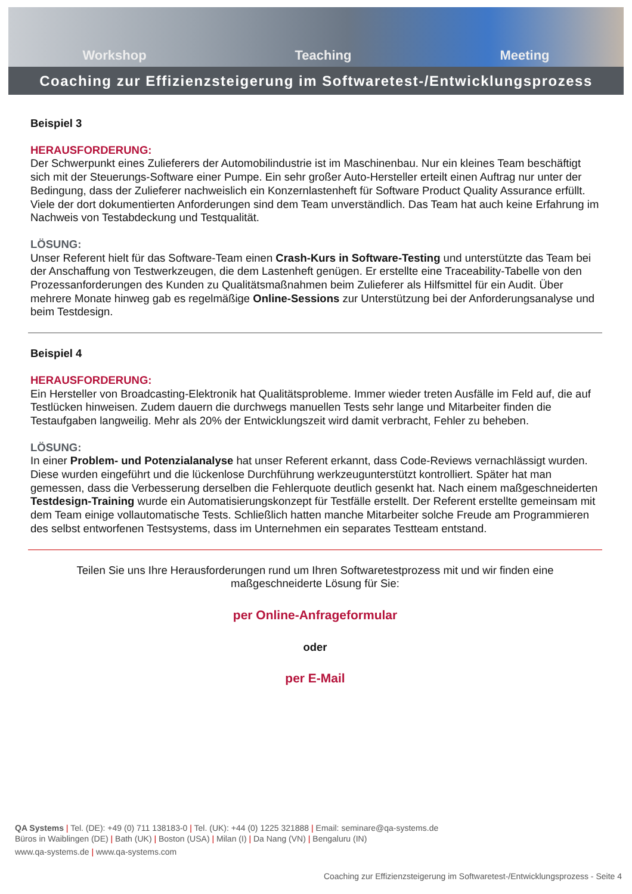Workshop Teaching Meeting
Coaching zur Effizienzsteigerung im Softwaretest-/Entwicklungsprozess
Beispiel 3
HERAUSFORDERUNG:
Der Schwerpunkt eines Zulieferers der Automobilindustrie ist im Maschinenbau. Nur ein kleines Team beschäftigt sich mit der Steuerungs-Software einer Pumpe. Ein sehr großer Auto-Hersteller erteilt einen Auftrag nur unter der Bedingung, dass der Zulieferer nachweislich ein Konzernlastenheft für Software Product Quality Assurance erfüllt. Viele der dort dokumentierten Anforderungen sind dem Team unverständlich. Das Team hat auch keine Erfahrung im Nachweis von Testabdeckung und Testqualität.
LÖSUNG:
Unser Referent hielt für das Software-Team einen Crash-Kurs in Software-Testing und unterstützte das Team bei der Anschaffung von Testwerkzeugen, die dem Lastenheft genügen. Er erstellte eine Traceability-Tabelle von den Prozessanforderungen des Kunden zu Qualitätsmaßnahmen beim Zulieferer als Hilfsmittel für ein Audit. Über mehrere Monate hinweg gab es regelmäßige Online-Sessions zur Unterstützung bei der Anforderungsanalyse und beim Testdesign.
Beispiel 4
HERAUSFORDERUNG:
Ein Hersteller von Broadcasting-Elektronik hat Qualitätsprobleme. Immer wieder treten Ausfälle im Feld auf, die auf Testlücken hinweisen. Zudem dauern die durchwegs manuellen Tests sehr lange und Mitarbeiter finden die Testaufgaben langweilig. Mehr als 20% der Entwicklungszeit wird damit verbracht, Fehler zu beheben.
LÖSUNG:
In einer Problem- und Potenzialanalyse hat unser Referent erkannt, dass Code-Reviews vernachlässigt wurden. Diese wurden eingeführt und die lückenlose Durchführung werkzeugunterstützt kontrolliert. Später hat man gemessen, dass die Verbesserung derselben die Fehlerquote deutlich gesenkt hat. Nach einem maßgeschneiderten Testdesign-Training wurde ein Automatisierungskonzept für Testfälle erstellt. Der Referent erstellte gemeinsam mit dem Team einige vollautomatische Tests. Schließlich hatten manche Mitarbeiter solche Freude am Programmieren des selbst entworfenen Testsystems, dass im Unternehmen ein separates Testteam entstand.
Teilen Sie uns Ihre Herausforderungen rund um Ihren Softwaretestprozess mit und wir finden eine maßgeschneiderte Lösung für Sie:
per Online-Anfrageformular
oder
per E-Mail
QA Systems | Tel. (DE): +49 (0) 711 138183-0 | Tel. (UK): +44 (0) 1225 321888 | Email: seminare@qa-systems.de
Büros in Waiblingen (DE) | Bath (UK) | Boston (USA) | Milan (I) | Da Nang (VN) | Bengaluru (IN)
www.qa-systems.de | www.qa-systems.com
Coaching zur Effizienzsteigerung im Softwaretest-/Entwicklungsprozess - Seite 4